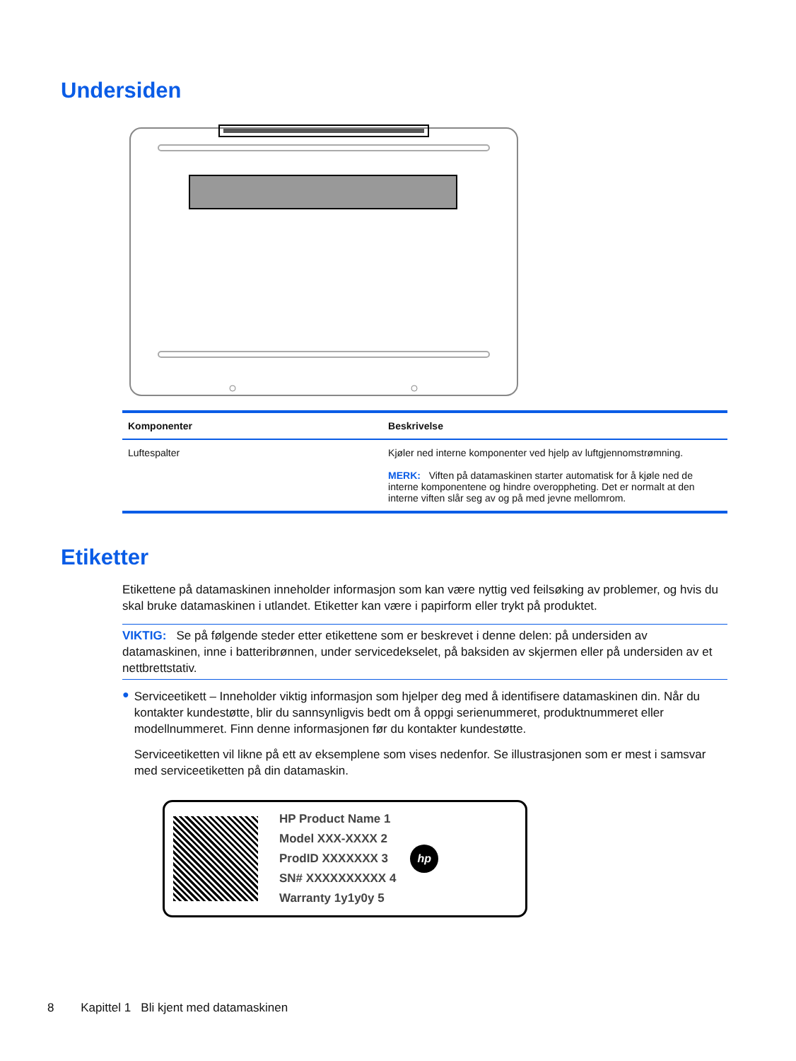Undersiden
| Komponenter | Beskrivelse |
| --- | --- |
| Luftespalter | Kjøler ned interne komponenter ved hjelp av luftgjennomstrømning. MERK: Viften på datamaskinen starter automatisk for å kjøle ned de interne komponentene og hindre overoppheting. Det er normalt at den interne viften slår seg av og på med jevne mellomrom. |
Etiketter
Etikettene på datamaskinen inneholder informasjon som kan være nyttig ved feilsøking av problemer, og hvis du skal bruke datamaskinen i utlandet. Etiketter kan være i papirform eller trykt på produktet.
VIKTIG: Se på følgende steder etter etikettene som er beskrevet i denne delen: på undersiden av datamaskinen, inne i batteribrønnen, under servicedekselet, på baksiden av skjermen eller på undersiden av et nettbrettstativ.
●
Serviceetikett – Inneholder viktig informasjon som hjelper deg med å identifisere datamaskinen din. Når du kontakter kundestøtte, blir du sannsynligvis bedt om å oppgi serienummeret, produktnummeret eller modellnummeret. Finn denne informasjonen før du kontakter kundestøtte.
Serviceetiketten vil likne på ett av eksemplene som vises nedenfor. Se illustrasjonen som er mest i samsvar med serviceetiketten på din datamaskin.
HP Product Name 1
Model XXX-XXXX 2
ProdID XXXXXXX 3
SN# XXXXXXXXXX 4
Warranty 1y1y0y 5
hp
8 Kapittel 1 Bli kjent med datamaskinen